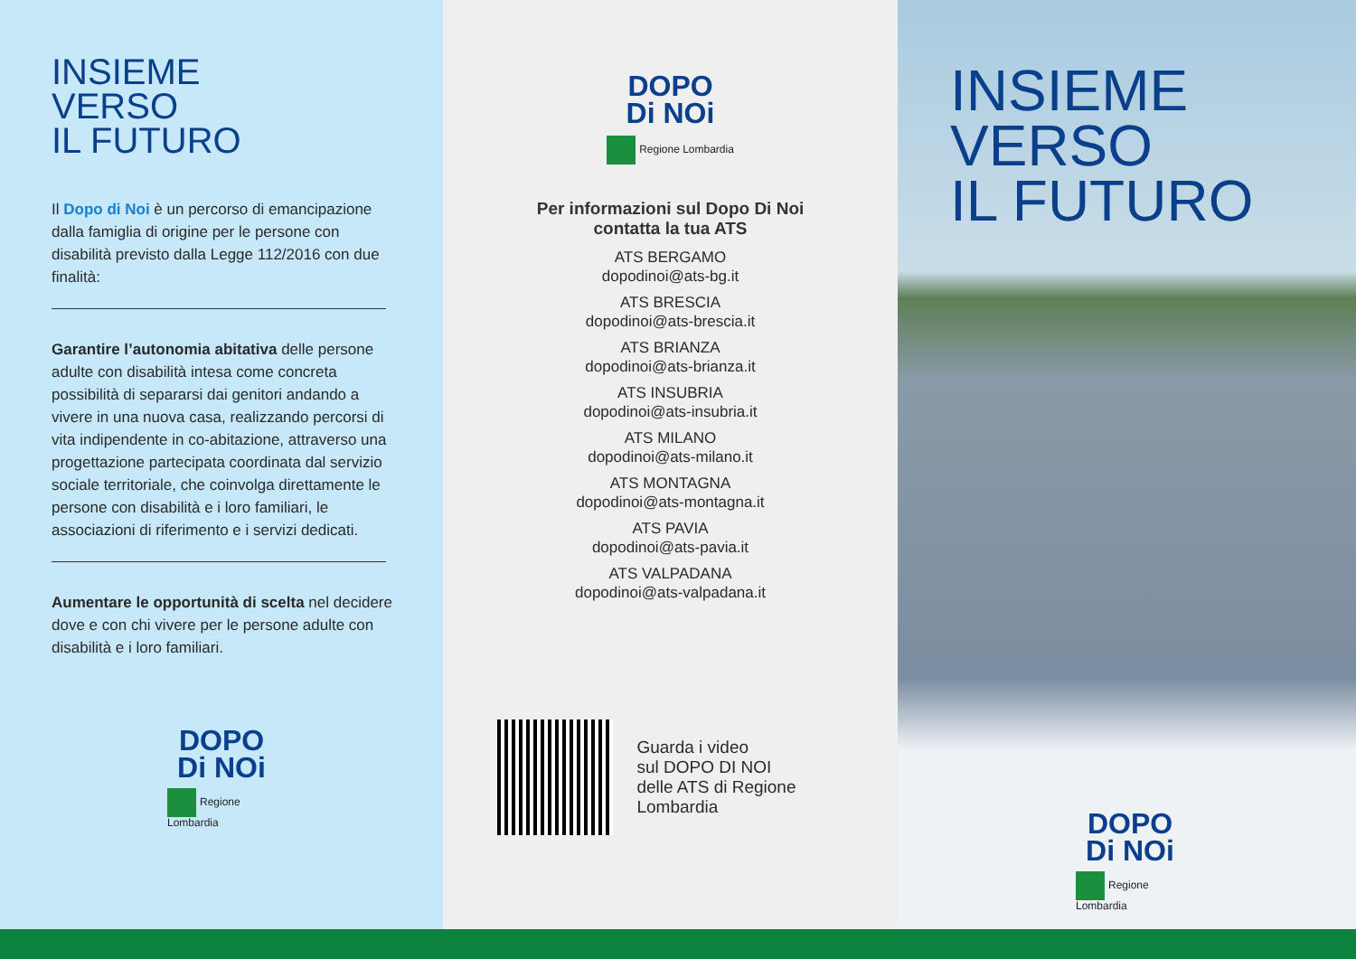INSIEME
VERSO
IL FUTURO
Il Dopo di Noi è un percorso di emancipazione dalla famiglia di origine per le persone con disabilità previsto dalla Legge 112/2016 con due finalità:
Garantire l’autonomia abitativa delle persone adulte con disabilità intesa come concreta possibilità di separarsi dai genitori andando a vivere in una nuova casa, realizzando percorsi di vita indipendente in co-abitazione, attraverso una progettazione partecipata coordinata dal servizio sociale territoriale, che coinvolga direttamente le persone con disabilità e i loro familiari, le associazioni di riferimento e i servizi dedicati.
Aumentare le opportunità di scelta nel decidere dove e con chi vivere per le persone adulte con disabilità e i loro familiari.
DOPO
Di NOi
Regione Lombardia
DOPO
Di NOi
Regione Lombardia
Per informazioni sul Dopo Di Noi
contatta la tua ATS
ATS BERGAMO
dopodinoi@ats-bg.it
ATS BRESCIA
dopodinoi@ats-brescia.it
ATS BRIANZA
dopodinoi@ats-brianza.it
ATS INSUBRIA
dopodinoi@ats-insubria.it
ATS MILANO
dopodinoi@ats-milano.it
ATS MONTAGNA
dopodinoi@ats-montagna.it
ATS PAVIA
dopodinoi@ats-pavia.it
ATS VALPADANA
dopodinoi@ats-valpadana.it
Guarda i video
sul DOPO DI NOI
delle ATS di Regione
Lombardia
INSIEME
VERSO
IL FUTURO
DOPO
Di NOi
Regione Lombardia